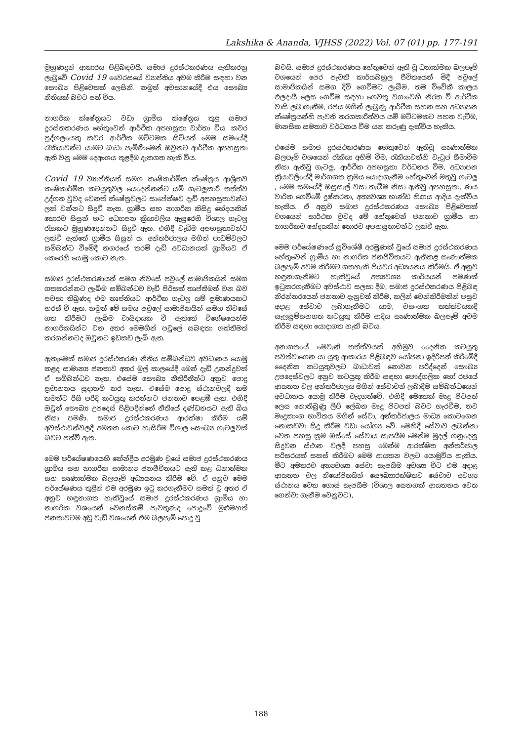Lakshika & Ananda, VJHSS (2022) Vol. 07 (01) pp. 177-191
මුහුණදුන් ආකාරය පිළිබඳවයි. සමාජ දුරස්ථකරණය ඇතිකරනු ලැබුවේ Covid 19 වෛරසයේ ව්‍යාප්තිය අවම කිරීම සඳහා වන සෞඛ්‍ය පිළිවෙතක් ලෙසිනි. නමුත් අවසානයේදී එය සෞඛ්‍ය නීතියක් බවට පත් විය.
නාගරික ක්ෂේත්‍රයට වඩා ග්‍රාමීය ක්ෂේත්‍රය තුළ සමාජ දුරස්තකරණය හේතුවෙන් ආර්ථික අපහසුතා වාර්තා විය. කවර පුද්ගලයෙකු කවර ආර්ථික මට්ටමක සිටියත් මෙම සමයේදී රැකියාවන්ට යාමට බාධා පැමිණීමෙන් ඔවුනට ආර්ථික අපහසුතා ඇති වනු මෙම දෙඅංශය තුළදීම දැකගත හැකි විය.
Covid 19 ව්‍යාප්තියත් සමග කෘෂිකාර්මික ක්ෂේත්‍රය ආශ්‍රිතව කෘෂිකාර්මික කටයුතුවල යෙදෙන්නන්ට යම් ගැටලුකාරී තත්ත්ව උද්ගත වුවද වෙනත් ක්ෂේත්‍රවලට සාපේක්ෂව දැඩි අපහසුතාවන්ට ලක් වන්නට සිදුවී නැත. ග්‍රාමීය සහ නාගරික කිසිදු භේදයකින් තොරව සිසුන් හට අධ්‍යාපන ක්‍රියාවලිය ඇසුරෙහි විශාල ගැටලු රැසකට මුහුණදෙන්නට සිදුවී ඇත. එහිදී වැඩිම අපහසුතාවන්ට ලක්වී ඇත්තේ ග්‍රාමීය සිසුන් ය. අන්තර්ජාලය මගින් පාඩම්වලට සම්බන්ධ වීමේදී නගරයේ තරම් දැඩි අවධානයක් ග්‍රාමීයව ඒ කෙරෙහි යොමු කොට නැත.
සමාජ දුරස්ථකරණයත් සමග නිවසේ පවුලේ සාමාජිකයින් සමග ගතකරන්නට ලැබීම සම්බන්ධව වැඩි පිරිසක් තෘප්තිමත් වන බව පවසා තිබුණද එම තෘප්තියට ආර්ථික ගැටලු යම් ප්‍රමාණයකට හරස් වී ඇත. නමුත් මේ සමය පවුලේ සාමාජිකයින් සමග නිවසේ ගත කිරීමට ලැබීම වාසිදායක වී ඇත්තේ විශේෂයෙන්ම නාගරිකයින්ට වන අතර මෙමගින් පවුලේ සබඳතා ශක්තිමත් කරගන්නටද ඔවුනට ඉඩකඩ ලැබී ඇත.
ඇතැමෙක් සමාජ දුරස්ථකරණ නීතිය සම්බන්ධව අවධානය යොමු කළද සාමාන්‍ය ජනතාව අතර මුල් කාලයේදී මෙන් දැඩි උනන්දුවක් ඒ සම්බන්ධව නැත. එසේම සෞඛ්‍ය නීතිරීතීන්ට අනුව පොදු ප්‍රවාහනය සූදානම් කර නැත. එසේම පොදු ස්ථානවලදී තම තමන්ට රිසි පරිදි කටයුතු කරන්නට ජනතාව පෙළඹී ඇත. එහිදී ඔවුන් සෞඛ්‍ය උපදෙස් පිළිපදින්නේ නීතියේ දණ්ඩනයට ඇති බිය නිසා පමණි. සමාජ දුරස්ථකරණය ආරක්ෂා කිරීම යම් අවස්ථාවන්වලදී අමතක කොට හැසිරීම විශාල සෞඛ්‍ය ගැටලුවක් බවට පත්වී ඇත.
මෙම පර්යේෂණයෙහි කේන්ද්‍රීය අරමුණ වූයේ සමාජ දුරස්ථකරණය ග්‍රාමීය සහ නාගරික සාමාන්‍ය ජනජීවිතයට ඇති කළ ධනාත්මක සහ සෘණාත්මක බලපෑම් අධ්‍යයනය කිරීම වේ. ඒ අනුව මෙම පර්යේෂණය තුළින් එම අරමුණ ඉටු කරගැනීමට සමත් වූ අතර ඒ අනුව හඳුනාගත හැකිවූයේ සමාජ දුරස්ථකරණය ග්‍රාමීය හා නාගරික වශයෙන් වෙනස්කම් පැවතුණද පොදුවේ මුළුමහත් ජනතාවටම අඩු වැඩි වශයෙන් එම බලපෑම් පොදු වූ
බවයි. සමාජ දුරස්ථකරණය හේතුවෙන් ඇති වූ ධනාත්මක බලපෑම් වශයෙන් පෙර පැවති කාර්යබහුල ජීවිතයෙන් මිදී පවුලේ සාමාජිකයින් සමග දිවි ගෙවීමට ලැබීම, තම විවේකී කාලය ඵලදායී ලෙස ගෙවීම සඳහා ගෙවතු වගාවෙහි නිරත වී ආර්ථික වාසි ලබාගැනීම, රජය මගින් ලැබුණු ආර්ථික සහන සහ අධ්‍යාපන ක්ෂේත්‍රයන්හි පැවති තරගකාරීත්වය යම් මට්ටමකට පහත වැටීම, මානසික සමතාව වර්ධනය වීම යන කරුණු දැක්විය හැකිය.
එසේම සමාජ දුරස්ථකරණය හේතුවෙන් ඇතිවූ සෘණාත්මක බලපෑම් වශයෙන් රැකියා අහිමි වීම, රැකියාවන්හි වැටුප් සීමාවීම නිසා ඇතිවූ ගැටලු, ආර්ථික අපහසුතා වර්ධනය වීම, අධ්‍යාපන ක්‍රියාවලියේදී මාර්ගගත ක්‍රමය යොදාගැනීම හේතුවෙන් මතුවූ ගැටලු , මෙම සමයේදී ඔසුසැල් වසා තැබීම නිසා ඇතිවූ අපහසුතා, ණය වාරික ගෙවීමේ දුෂ්කරතා, අත්‍යවශ්‍ය භාණ්ඩ හිඟය ආදිය දැක්විය හැකිය. ඒ අනුව සමාජ දුරස්ථකරණය සෞඛ්‍ය පිළිවෙතක් වශයෙන් සාර්ථක වුවද මේ හේතුවෙන් ජනතාව ග්‍රාමීය හා නාගරිකව භේදයකින් තොරව අපහසුතාවන්ට ලක්වී ඇත.
මෙම පර්යේෂණයේ සුවිශේෂී අරමුණක් වූයේ සමාජ දුරස්ථකරණය හේතුවෙන් ග්‍රාමීය හා නාගරික ජනජීවිතයට ඇතිකළ සෘණාත්මක බලපෑම් අවම කිරීමට ගතහැකි පියවර අධ්‍යයනය කිරීමයි. ඒ අනුව හඳුනාගැනීමට හැකිවූයේ අත්‍යවශ්‍ය කාර්යයන් පමණක් ඉටුකරගැනීමට අවස්ථාව සලසා දීම, සමාජ දුරස්ථකරණය පිළිබඳ නිරන්තරයෙන් ජනතාව දැනුවත් කිරීම, කලින් වෙන්කිරීමකින් පසුව අදාළ සේවාව ලබාගැනීමට යාම, වසංගත තත්ත්වයකදී සැලසුම්සහගත කටයුතු කිරීම ආදිය සෘණාත්මක බලපෑම් අවම කිරීම සඳහා යොදාගත හැකි බවය.
අනාගතයේ මෙවැනි තත්ත්වයක් අභිමුව දෛනික කටයුතු පවත්වාගෙන යා යුතු ආකාරය පිළිබඳව යෝජනා ඉදිරිපත් කිරීමේදී දෛනික කටයුතුවලට බාධාවක් නොවන පරිද්දෙන් සෞඛ්‍ය උපදෙස්වලට අනුව කටයුතු කිරීම සඳහා පෞද්ගලික හෝ රජයේ ආයතන වල අන්තර්ජාලය මගින් සේවාවන් ලබාදීම සම්බන්ධයෙන් අවධානය යොමු කිරීම වැදගත්වේ. එහිදී මෙතෙක් මෘදු පිටපත් ලෙස නොතිබුණු ලිපි ලේඛන මෘදු පිටපත් බවට හැරවීම, නව මෘදුකාංග භාවිතය මගින් සේවා, අන්තර්ජාලය මාධ්‍ය කොටගෙන නොකඩවා සිදු කිරීම වඩා යෝග්‍ය වේ. මෙහිදී සේවාව ලබන්නා වෙත පහසු ක්‍රම ඔස්සේ සේවාය සැපයීම මෙන්ම මුදල් ගනුදෙනු සිදුවන ස්ථාන වලදී පහසු මෙන්ම ආරක්ෂිත අන්තර්ජාල පරිසරයක් සකස් කිරීමට මෙම ආයතන වලට යොමුවිය හැකිය. මීට අමතරව අත්‍යවශ්‍ය සේවා සැපයීම අවශ්‍ය විට එම අදාළ ආයතන වල නියෝජිතයින් සෞඛ්‍යාරක්ෂිතව සේවාව අවශ්‍ය ස්ථානය වෙත ගොස් සැපයීම (විශාල සෙනගක් ආයතනය වෙත ගෙන්වා ගැනීම වෙනුවට),
188